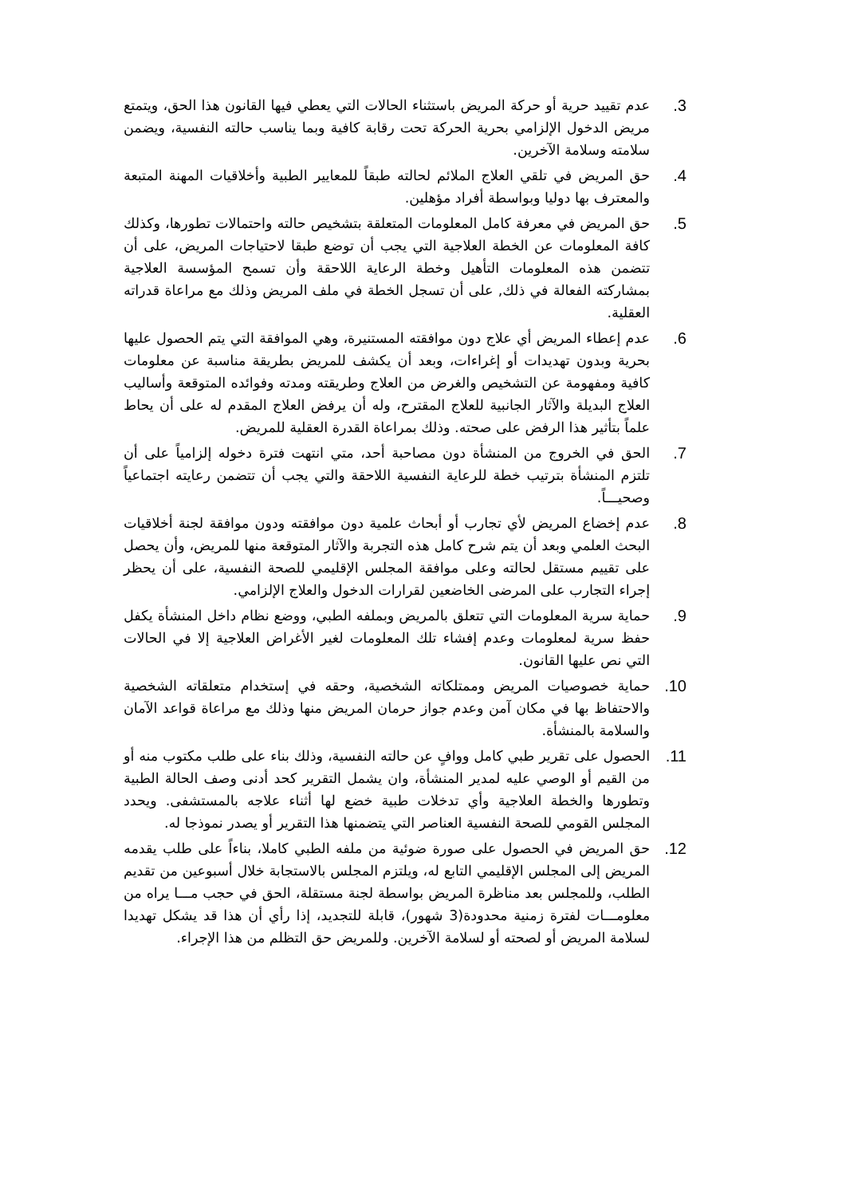.3 عدم تقييد حرية أو حركة المريض باستثناء الحالات التي يعطي فيها القانون هذا الحق، ويتمتع مريض الدخول الإلزامي بحرية الحركة تحت رقابة كافية وبما يناسب حالته النفسية، ويضمن سلامته وسلامة الآخرين.
.4 حق المريض في تلقي العلاج الملائم لحالته طبقاً للمعايير الطبية وأخلاقيات المهنة المتبعة والمعترف بها دوليا وبواسطة أفراد مؤهلين.
.5 حق المريض في معرفة كامل المعلومات المتعلقة بتشخيص حالته واحتمالات تطورها، وكذلك كافة المعلومات عن الخطة العلاجية التي يجب أن توضع طبقا لاحتياجات المريض، على أن تتضمن هذه المعلومات التأهيل وخطة الرعاية اللاحقة وأن تسمح المؤسسة العلاجية بمشاركته الفعالة في ذلك, على أن تسجل الخطة في ملف المريض وذلك مع مراعاة قدراته العقلية.
.6 عدم إعطاء المريض أي علاج دون موافقته المستنيرة، وهي الموافقة التي يتم الحصول عليها بحرية وبدون تهديدات أو إغراءات، وبعد أن يكشف للمريض بطريقة مناسبة عن معلومات كافية ومفهومة عن التشخيص والغرض من العلاج وطريقته ومدته وفوائده المتوقعة وأساليب العلاج البديلة والآثار الجانبية للعلاج المقترح، وله أن يرفض العلاج المقدم له على أن يحاط علماً بتأثير هذا الرفض على صحته. وذلك بمراعاة القدرة العقلية للمريض.
.7 الحق في الخروج من المنشأة دون مصاحبة أحد، متي انتهت فترة دخوله إلزامياً على أن تلتزم المنشأة بترتيب خطة للرعاية النفسية اللاحقة والتي يجب أن تتضمن رعايته اجتماعياً وصحيـــاً.
.8 عدم إخضاع المريض لأي تجارب أو أبحاث علمية دون موافقته ودون موافقة لجنة أخلاقيات البحث العلمي وبعد أن يتم شرح كامل هذه التجربة والآثار المتوقعة منها للمريض، وأن يحصل على تقييم مستقل لحالته وعلى موافقة المجلس الإقليمي للصحة النفسية، على أن يحظر إجراء التجارب على المرضى الخاضعين لقرارات الدخول والعلاج الإلزامي.
.9 حماية سرية المعلومات التي تتعلق بالمريض وبملفه الطبي، ووضع نظام داخل المنشأة يكفل حفظ سرية لمعلومات وعدم إفشاء تلك المعلومات لغير الأغراض العلاجية إلا في الحالات التي نص عليها القانون.
.10 حماية خصوصيات المريض وممتلكاته الشخصية، وحقه في إستخدام متعلقاته الشخصية والاحتفاظ بها في مكان آمن وعدم جواز حرمان المريض منها وذلك مع مراعاة قواعد الآمان والسلامة بالمنشأة.
.11 الحصول على تقرير طبي كامل ووافٍ عن حالته النفسية، وذلك بناء على طلب مكتوب منه أو من القيم أو الوصي عليه لمدير المنشأة، وان يشمل التقرير كحد أدنى وصف الحالة الطبية وتطورها والخطة العلاجية وأي تدخلات طبية خضع لها أثناء علاجه بالمستشفى. ويحدد المجلس القومي للصحة النفسية العناصر التي يتضمنها هذا التقرير أو يصدر نموذجا له.
.12 حق المريض في الحصول على صورة ضوئية من ملفه الطبي كاملا، بناءاً على طلب يقدمه المريض إلى المجلس الإقليمي التابع له، ويلتزم المجلس بالاستجابة خلال أسبوعين من تقديم الطلب، وللمجلس بعد مناظرة المريض بواسطة لجنة مستقلة، الحق في حجب مـــا يراه من معلومـــات لفترة زمنية محدودة(3 شهور)، قابلة للتجديد، إذا رأي أن هذا قد يشكل تهديدا لسلامة المريض أو لصحته أو لسلامة الآخرين. وللمريض حق التظلم من هذا الإجراء.